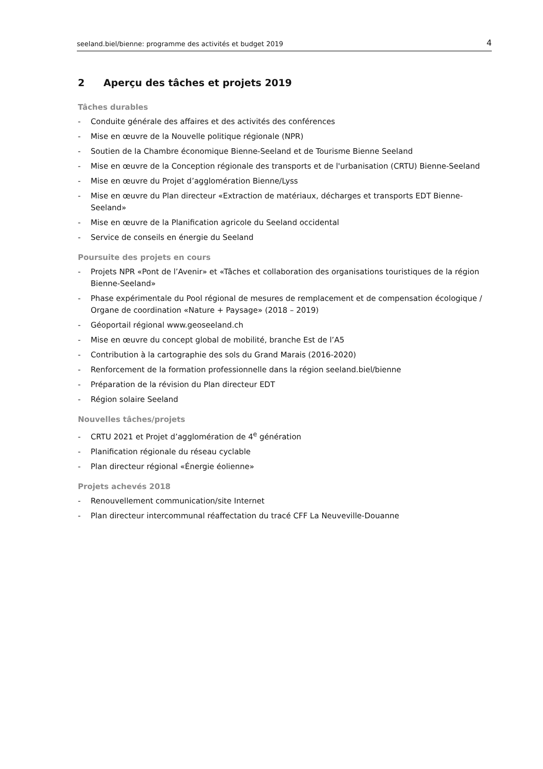seeland.biel/bienne: programme des activités et budget 2019 4
2 Aperçu des tâches et projets 2019
Tâches durables
- Conduite générale des affaires et des activités des conférences
- Mise en œuvre de la Nouvelle politique régionale (NPR)
- Soutien de la Chambre économique Bienne-Seeland et de Tourisme Bienne Seeland
- Mise en œuvre de la Conception régionale des transports et de l'urbanisation (CRTU) Bienne-Seeland
- Mise en œuvre du Projet d’agglomération Bienne/Lyss
- Mise en œuvre du Plan directeur «Extraction de matériaux, décharges et transports EDT Bienne-Seeland»
- Mise en œuvre de la Planification agricole du Seeland occidental
- Service de conseils en énergie du Seeland
Poursuite des projets en cours
- Projets NPR «Pont de l’Avenir» et «Tâches et collaboration des organisations touristiques de la région Bienne-Seeland»
- Phase expérimentale du Pool régional de mesures de remplacement et de compensation écologique / Organe de coordination «Nature + Paysage» (2018 – 2019)
- Géoportail régional www.geoseeland.ch
- Mise en œuvre du concept global de mobilité, branche Est de l’A5
- Contribution à la cartographie des sols du Grand Marais (2016-2020)
- Renforcement de la formation professionnelle dans la région seeland.biel/bienne
- Préparation de la révision du Plan directeur EDT
- Région solaire Seeland
Nouvelles tâches/projets
- CRTU 2021 et Projet d’agglomération de 4<sup>e</sup> génération
- Planification régionale du réseau cyclable
- Plan directeur régional «Énergie éolienne»
Projets achevés 2018
- Renouvellement communication/site Internet
- Plan directeur intercommunal réaffectation du tracé CFF La Neuveville-Douanne